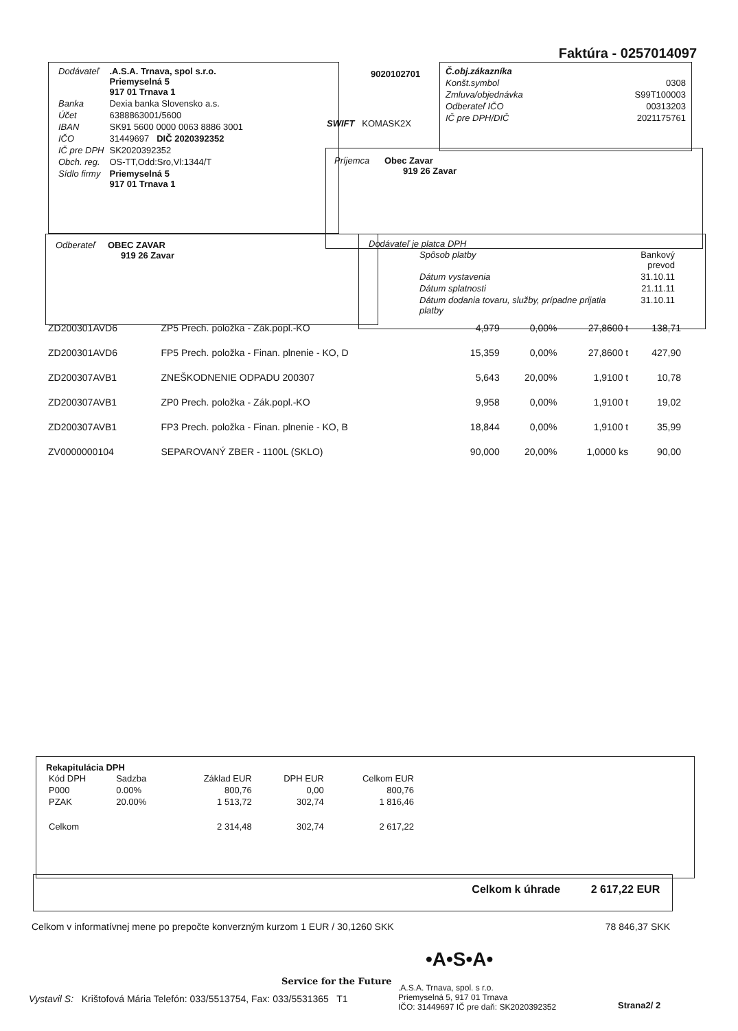Faktúra - 0257014097
| Dodávateľ | .A.S.A. Trnava, spol s.r.o. Priemyselná 5 917 01 Trnava 1 |
| Banka | Dexia banka Slovensko a.s. |
| Účet | 6388863001/5600 |
| IBAN | SK91 5600 0000 0063 8886 3001 |
| IČO | 31449697 DIČ 2020392352 |
| IČ pre DPH | SK2020392352 |
| Obch. reg. | OS-TT,Odd:Sro,Vl:1344/T |
| Sídlo firmy | Priemyselná 5 917 01 Trnava 1 |
9020102701
SWIFT KOMASK2X
| Č.obj.zákazníka | |
| Konšt.symbol | 0308 |
| Zmluva/objednávka | S99T100003 |
| Odberateľ IČO | 00313203 |
| IČ pre DPH/DIČ | 2021175761 |
Príjemca Obec Zavar
919 26 Zavar
Odberateľ OBEC ZAVAR
919 26 Zavar
Dodávateľ je platca DPH
| Spôsob platby | Bankový prevod |
| Dátum vystavenia | 31.10.11 |
| Dátum splatnosti | 21.11.11 |
| Dátum dodania tovaru, služby, prípadne prijatia platby | 31.10.11 |
| ZD200301AVD6 | ZP5 Prech. položka - Zák.popl.-KO | 4,979 | 0,00% | 27,8600 t | 138,71 |
| ZD200301AVD6 | FP5 Prech. položka - Finan. plnenie - KO, D | 15,359 | 0,00% | 27,8600 t | 427,90 |
| ZD200307AVB1 | ZNEŠKODNENIE ODPADU 200307 | 5,643 | 20,00% | 1,9100 t | 10,78 |
| ZD200307AVB1 | ZP0 Prech. položka - Zák.popl.-KO | 9,958 | 0,00% | 1,9100 t | 19,02 |
| ZD200307AVB1 | FP3 Prech. položka - Finan. plnenie - KO, B | 18,844 | 0,00% | 1,9100 t | 35,99 |
| ZV0000000104 | SEPAROVANÝ ZBER - 1100L (SKLO) | 90,000 | 20,00% | 1,0000 ks | 90,00 |
Rekapitulácia DPH
| Kód DPH | Sadzba | Základ EUR | DPH EUR | Celkom EUR |
| P000 | 0.00% | 800,76 | 0,00 | 800,76 |
| PZAK | 20.00% | 1 513,72 | 302,74 | 1 816,46 |
| Celkom | | 2 314,48 | 302,74 | 2 617,22 |
Celkom k úhrade 2 617,22 EUR
Celkom v informatívnej mene po prepočte konverzným kurzom 1 EUR / 30,1260 SKK 78 846,37 SKK
•A•S•A•
Service for the Future
Vystavil S: Krištofová Mária Telefón: 033/5513754, Fax: 033/5531365 T1
.A.S.A. Trnava, spol. s r.o.
Priemyselná 5, 917 01 Trnava
IČO: 31449697 IČ pre daň: SK2020392352
Strana2/ 2